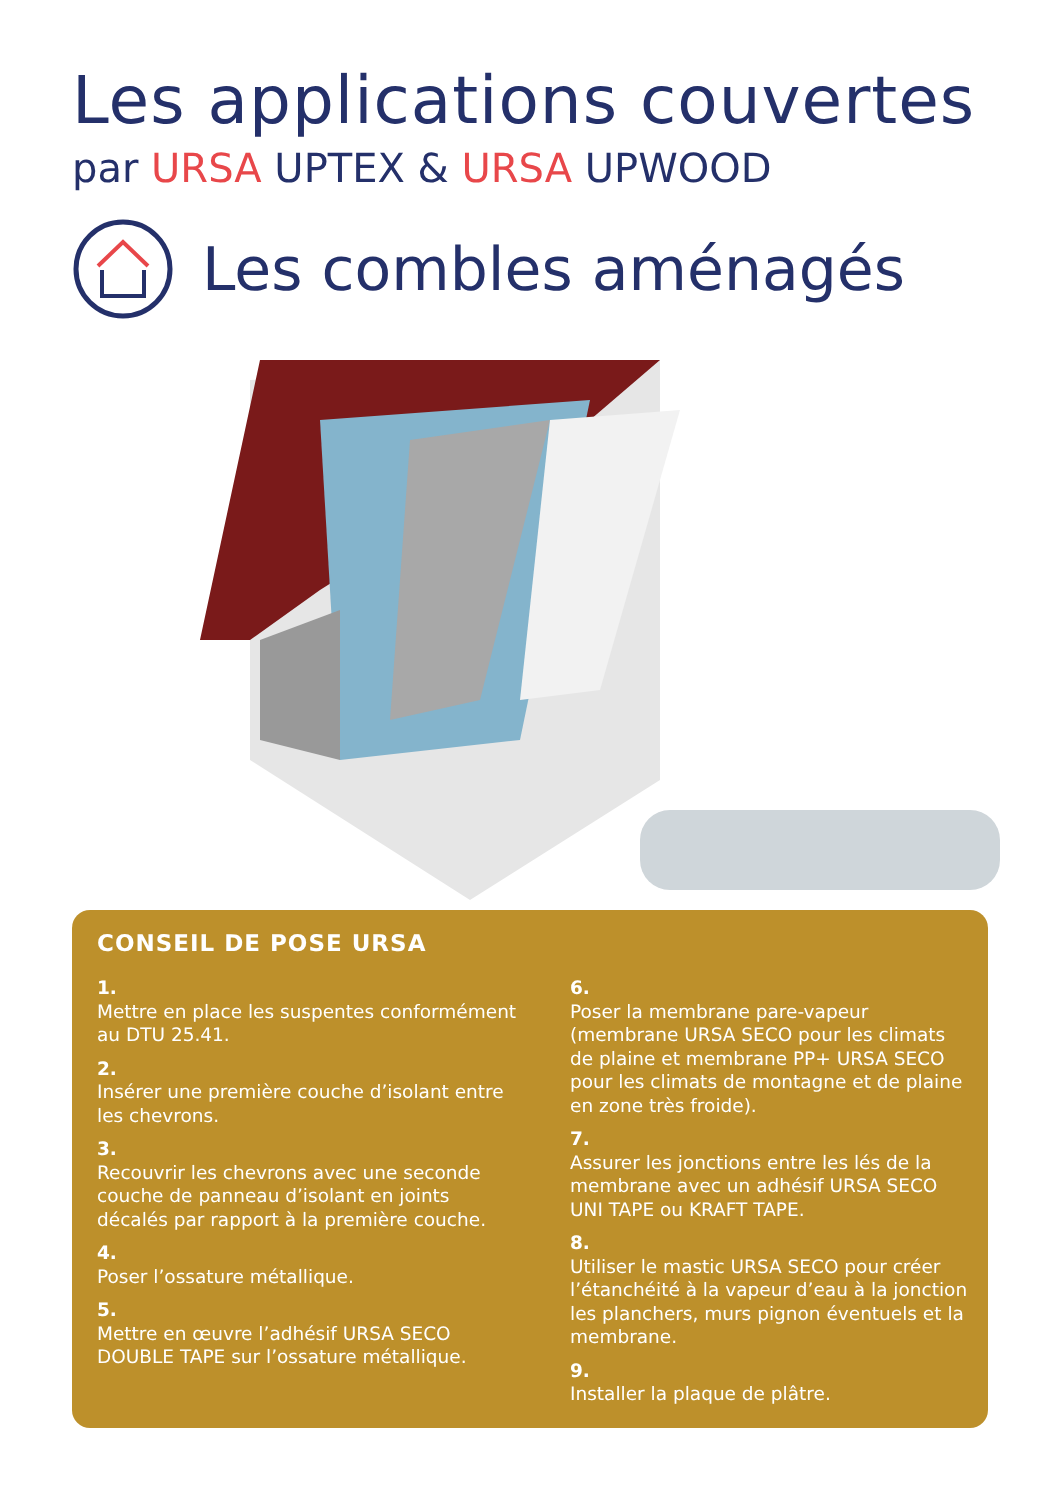Les applications couvertes
par URSA UPTEX & URSA UPWOOD
Les combles aménagés
CONSEIL DE POSE URSA
1.
Mettre en place les suspentes conformément au DTU 25.41.
2.
Insérer une première couche d’isolant entre les chevrons.
3.
Recouvrir les chevrons avec une seconde couche de panneau d’isolant en joints décalés par rapport à la première couche.
4.
Poser l’ossature métallique.
5.
Mettre en œuvre l’adhésif URSA SECO DOUBLE TAPE sur l’ossature métallique.
6.
Poser la membrane pare-vapeur (membrane URSA SECO pour les climats de plaine et membrane PP+ URSA SECO pour les climats de montagne et de plaine en zone très froide).
7.
Assurer les jonctions entre les lés de la membrane avec un adhésif URSA SECO UNI TAPE ou KRAFT TAPE.
8.
Utiliser le mastic URSA SECO pour créer l’étanchéité à la vapeur d’eau à la jonction les planchers, murs pignon éventuels et la membrane.
9.
Installer la plaque de plâtre.